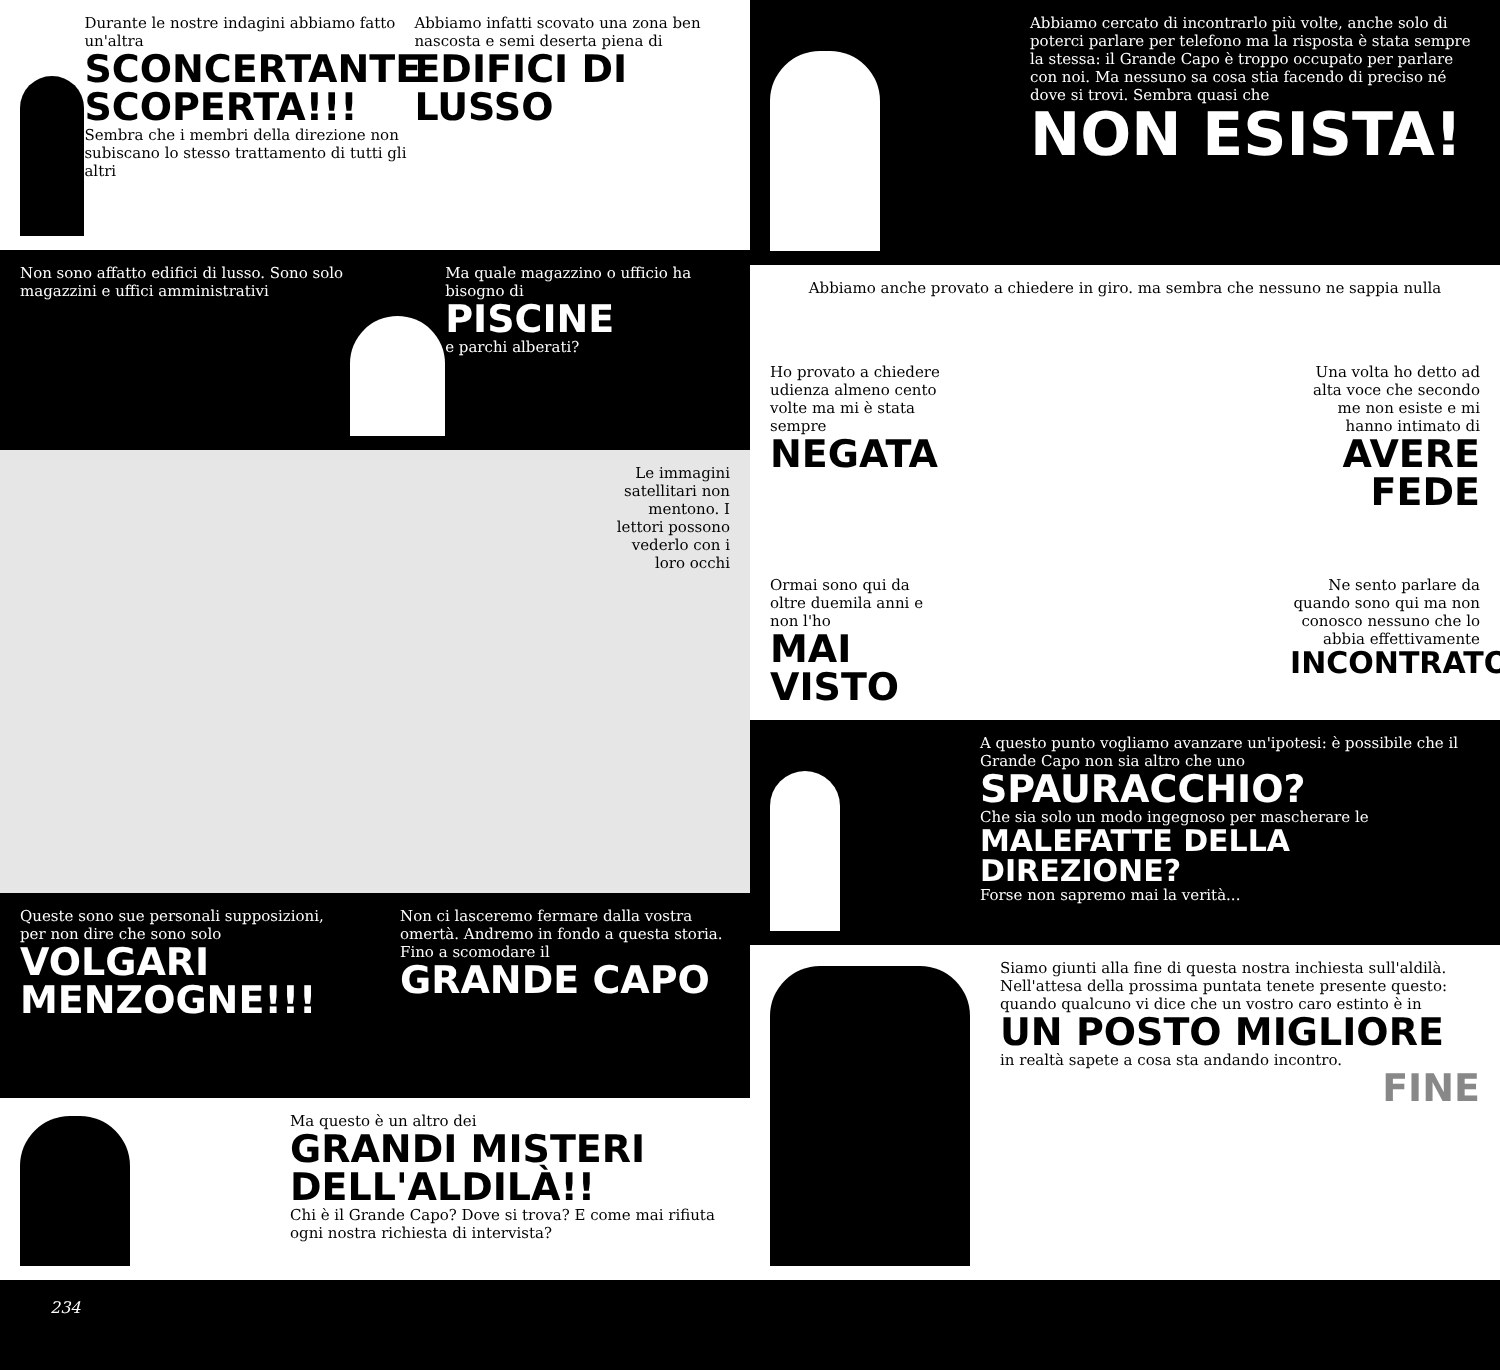Durante le nostre indagini abbiamo fatto un'altra
SCONCERTANTE SCOPERTA!!!
Sembra che i membri della direzione non subiscano lo stesso trattamento di tutti gli altri
Abbiamo infatti scovato una zona ben nascosta e semi deserta piena di
EDIFICI DI LUSSO
Non sono affatto edifici di lusso. Sono solo magazzini e uffici amministrativi
Ma quale magazzino o ufficio ha bisogno di
PISCINE
e parchi alberati?
Le immagini satellitari non mentono. I lettori possono vederlo con i loro occhi
Queste sono sue personali supposizioni, per non dire che sono solo
VOLGARI MENZOGNE!!!
Non ci lasceremo fermare dalla vostra omertà. Andremo in fondo a questa storia. Fino a scomodare il
GRANDE CAPO
Ma questo è un altro dei
GRANDI MISTERI DELL'ALDILÀ!!
Chi è il Grande Capo? Dove si trova? E come mai rifiuta ogni nostra richiesta di intervista?
Abbiamo cercato di incontrarlo più volte, anche solo di poterci parlare per telefono ma la risposta è stata sempre la stessa: il Grande Capo è troppo occupato per parlare con noi. Ma nessuno sa cosa stia facendo di preciso né dove si trovi. Sembra quasi che
NON ESISTA!
Abbiamo anche provato a chiedere in giro. ma sembra che nessuno ne sappia nulla
Ho provato a chiedere udienza almeno cento volte ma mi è stata sempre
NEGATA
Una volta ho detto ad alta voce che secondo me non esiste e mi hanno intimato di
AVERE FEDE
Ormai sono qui da oltre duemila anni e non l'ho
MAI VISTO
Ne sento parlare da quando sono qui ma non conosco nessuno che lo abbia effettivamente
INCONTRATO
A questo punto vogliamo avanzare un'ipotesi: è possibile che il Grande Capo non sia altro che uno
SPAURACCHIO?
Che sia solo un modo ingegnoso per mascherare le
MALEFATTE DELLA DIREZIONE?
Forse non sapremo mai la verità...
Siamo giunti alla fine di questa nostra inchiesta sull'aldilà. Nell'attesa della prossima puntata tenete presente questo: quando qualcuno vi dice che un vostro caro estinto è in
UN POSTO MIGLIORE
in realtà sapete a cosa sta andando incontro.
FINE
234